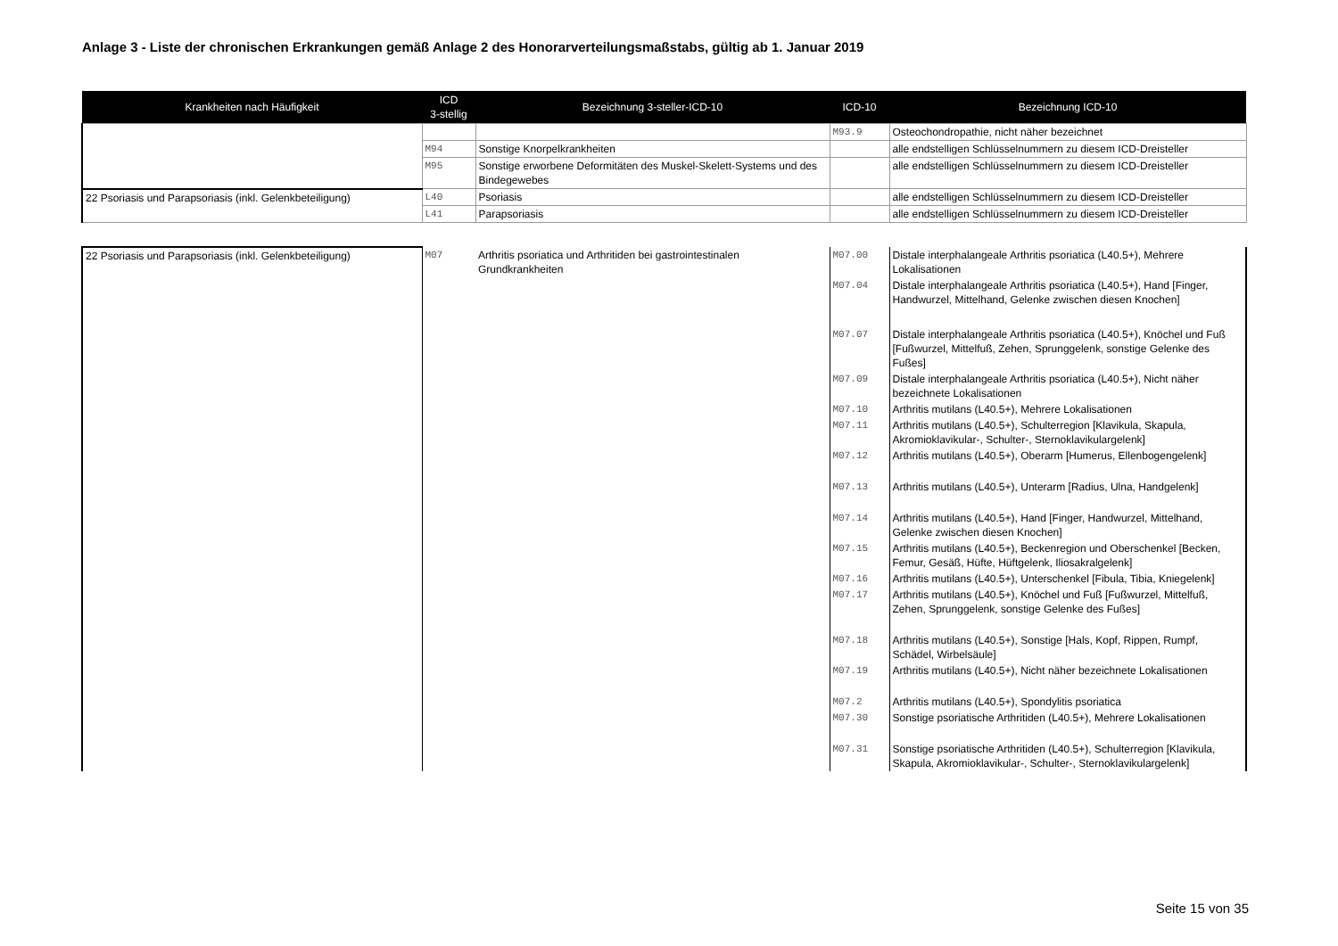Anlage 3 - Liste der chronischen Erkrankungen gemäß Anlage 2 des Honorarverteilungsmaßstabs, gültig ab 1. Januar 2019
| Krankheiten nach Häufigkeit | ICD 3-stellig | Bezeichnung 3-steller-ICD-10 | ICD-10 | Bezeichnung ICD-10 |
| --- | --- | --- | --- | --- |
| | | | M93.9 | Osteochondropathie, nicht näher bezeichnet |
| | M94 | Sonstige Knorpelkrankheiten | | alle endstelligen Schlüsselnummern zu diesem ICD-Dreisteller |
| | M95 | Sonstige erworbene Deformitäten des Muskel-Skelett-Systems und des Bindegewebes | | alle endstelligen Schlüsselnummern zu diesem ICD-Dreisteller |
| 22 Psoriasis und Parapsoriasis (inkl. Gelenkbeteiligung) | L40 | Psoriasis | | alle endstelligen Schlüsselnummern zu diesem ICD-Dreisteller |
| | L41 | Parapsoriasis | | alle endstelligen Schlüsselnummern zu diesem ICD-Dreisteller |
| 22 Psoriasis und Parapsoriasis (inkl. Gelenkbeteiligung) | M07 | Arthritis psoriatica und Arthritiden bei gastrointestinalen Grundkrankheiten | M07.00 | Distale interphalangeale Arthritis psoriatica (L40.5+), Mehrere Lokalisationen |
| | | | M07.04 | Distale interphalangeale Arthritis psoriatica (L40.5+), Hand [Finger, Handwurzel, Mittelhand, Gelenke zwischen diesen Knochen] |
| | | | M07.07 | Distale interphalangeale Arthritis psoriatica (L40.5+), Knöchel und Fuß [Fußwurzel, Mittelfuß, Zehen, Sprunggelenk, sonstige Gelenke des Fußes] |
| | | | M07.09 | Distale interphalangeale Arthritis psoriatica (L40.5+), Nicht näher bezeichnete Lokalisationen |
| | | | M07.10 | Arthritis mutilans (L40.5+), Mehrere Lokalisationen |
| | | | M07.11 | Arthritis mutilans (L40.5+), Schulterregion [Klavikula, Skapula, Akromioklavikular-, Schulter-, Sternoklavikulargelenk] |
| | | | M07.12 | Arthritis mutilans (L40.5+), Oberarm [Humerus, Ellenbogengelenk] |
| | | | M07.13 | Arthritis mutilans (L40.5+), Unterarm [Radius, Ulna, Handgelenk] |
| | | | M07.14 | Arthritis mutilans (L40.5+), Hand [Finger, Handwurzel, Mittelhand, Gelenke zwischen diesen Knochen] |
| | | | M07.15 | Arthritis mutilans (L40.5+), Beckenregion und Oberschenkel [Becken, Femur, Gesäß, Hüfte, Hüftgelenk, Iliosakralgelenk] |
| | | | M07.16 | Arthritis mutilans (L40.5+), Unterschenkel [Fibula, Tibia, Kniegelenk] |
| | | | M07.17 | Arthritis mutilans (L40.5+), Knöchel und Fuß [Fußwurzel, Mittelfuß, Zehen, Sprunggelenk, sonstige Gelenke des Fußes] |
| | | | M07.18 | Arthritis mutilans (L40.5+), Sonstige [Hals, Kopf, Rippen, Rumpf, Schädel, Wirbelsäule] |
| | | | M07.19 | Arthritis mutilans (L40.5+), Nicht näher bezeichnete Lokalisationen |
| | | | M07.2 | Arthritis mutilans (L40.5+), Spondylitis psoriatica |
| | | | M07.30 | Sonstige psoriatische Arthritiden (L40.5+), Mehrere Lokalisationen |
| | | | M07.31 | Sonstige psoriatische Arthritiden (L40.5+), Schulterregion [Klavikula, Skapula, Akromioklavikular-, Schulter-, Sternoklavikulargelenk] |
Seite 15 von 35